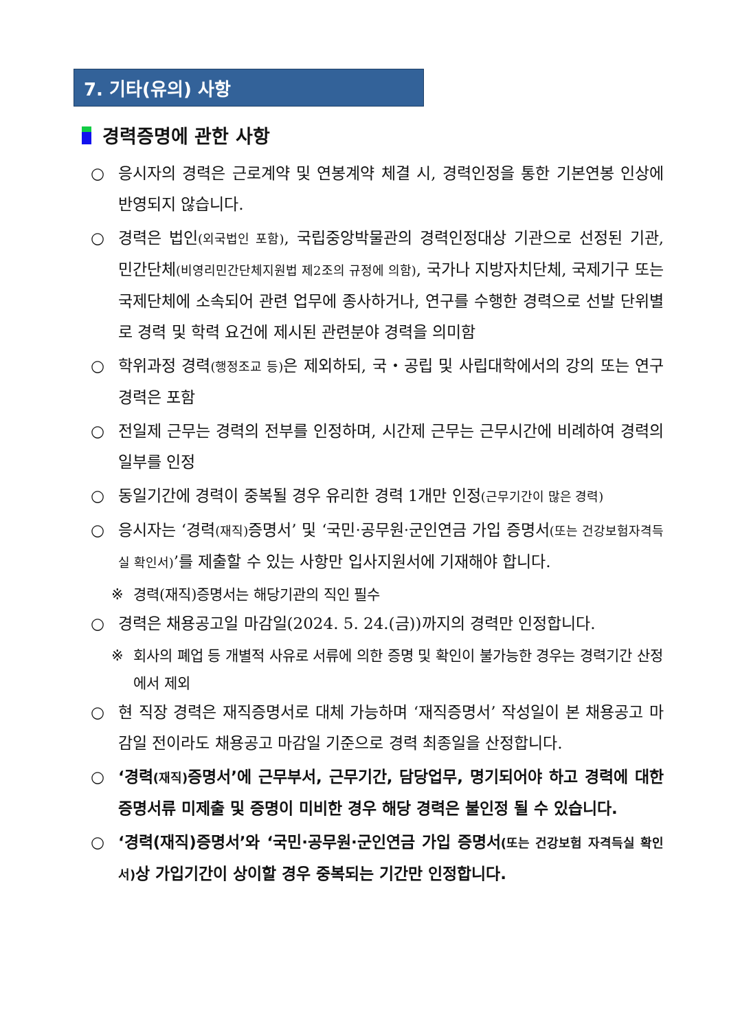7. 기타(유의) 사항
경력증명에 관한 사항
○ 응시자의 경력은 근로계약 및 연봉계약 체결 시, 경력인정을 통한 기본연봉 인상에 반영되지 않습니다.
○ 경력은 법인(외국법인 포함), 국립중앙박물관의 경력인정대상 기관으로 선정된 기관, 민간단체(비영리민간단체지원법 제2조의 규정에 의함), 국가나 지방자치단체, 국제기구 또는 국제단체에 소속되어 관련 업무에 종사하거나, 연구를 수행한 경력으로 선발 단위별로 경력 및 학력 요건에 제시된 관련분야 경력을 의미함
○ 학위과정 경력(행정조교 등) 은 제외하되, 국・공립 및 사립대학에서의 강의 또는 연구 경력은 포함
○ 전일제 근무는 경력의 전부를 인정하며, 시간제 근무는 근무시간에 비례하여 경력의 일부를 인정
○ 동일기간에 경력이 중복될 경우 유리한 경력 1개만 인정(근무기간이 많은 경력)
○ 응시자는 ‘경력(재직) 증명서’ 및 ‘국민·공무원·군인연금 가입 증명서(또는 건강보험자격득실 확인서)’를 제출할 수 있는 사항만 입사지원서에 기재해야 합니다.
※ 경력(재직)증명서는 해당기관의 직인 필수
○ 경력은 채용공고일 마감일(2024. 5. 24.(금))까지의 경력만 인정합니다.
※ 회사의 폐업 등 개별적 사유로 서류에 의한 증명 및 확인이 불가능한 경우는 경력기간 산정에서 제외
○ 현 직장 경력은 재직증명서로 대체 가능하며 ‘재직증명서’ 작성일이 본 채용공고 마감일 전이라도 채용공고 마감일 기준으로 경력 최종일을 산정합니다.
○ ‘경력(재직) 증명서’에 근무부서, 근무기간, 담당업무, 명기되어야 하고 경력에 대한 증명서류 미제출 및 증명이 미비한 경우 해당 경력은 불인정 될 수 있습니다.
○ ‘경력(재직)증명서’와 ‘국민·공무원·군인연금 가입 증명서(또는 건강보험 자격득실 확인서) 상 가입기간이 상이할 경우 중복되는 기간만 인정합니다.